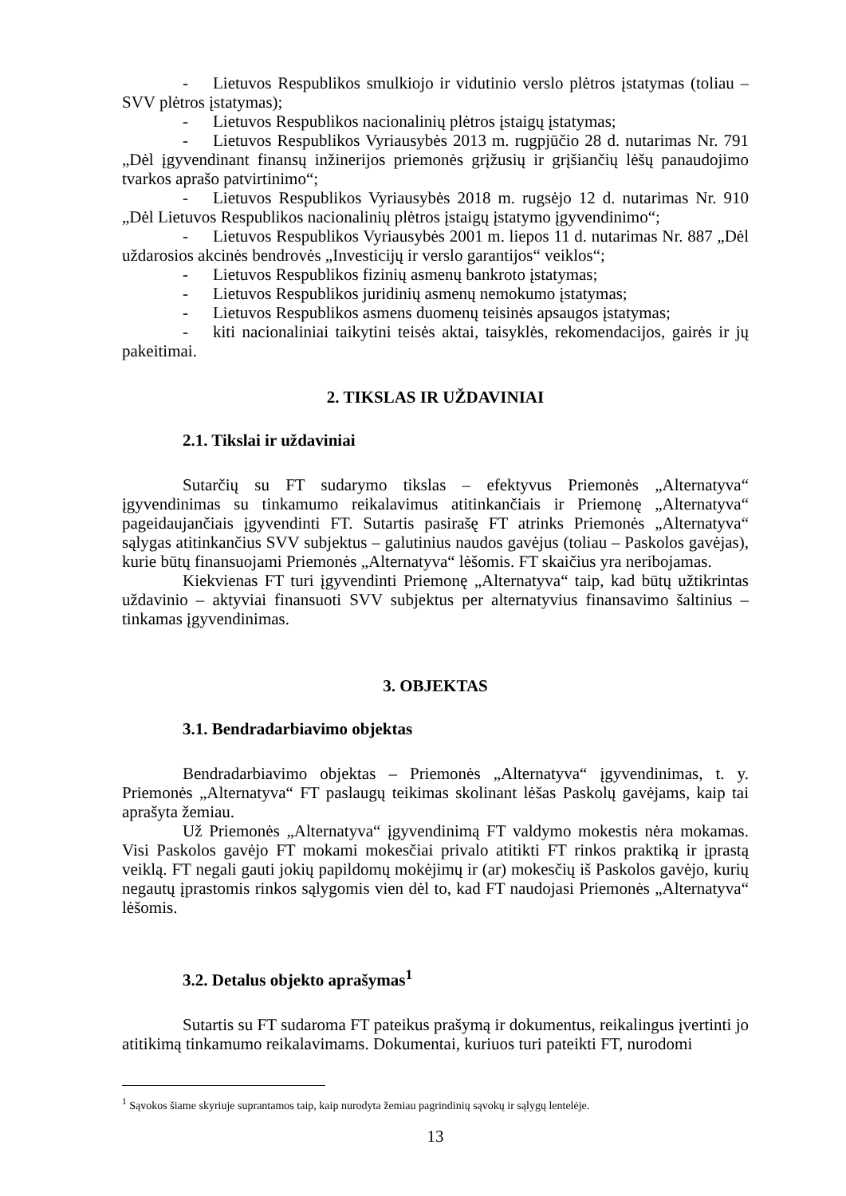- Lietuvos Respublikos smulkiojo ir vidutinio verslo plėtros įstatymas (toliau – SVV plėtros įstatymas);
- Lietuvos Respublikos nacionalinių plėtros įstaigų įstatymas;
- Lietuvos Respublikos Vyriausybės 2013 m. rugpjūčio 28 d. nutarimas Nr. 791 „Dėl įgyvendinant finansų inžinerijos priemonės grįžusių ir grįšiančių lėšų panaudojimo tvarkos aprašo patvirtinimo“;
- Lietuvos Respublikos Vyriausybės 2018 m. rugsėjo 12 d. nutarimas Nr. 910 „Dėl Lietuvos Respublikos nacionalinių plėtros įstaigų įstatymo įgyvendinimo“;
- Lietuvos Respublikos Vyriausybės 2001 m. liepos 11 d. nutarimas Nr. 887 „Dėl uždarosios akcinės bendrovės „Investicijų ir verslo garantijos“ veiklos“;
- Lietuvos Respublikos fizinių asmenų bankroto įstatymas;
- Lietuvos Respublikos juridinių asmenų nemokumo įstatymas;
- Lietuvos Respublikos asmens duomenų teisinės apsaugos įstatymas;
- kiti nacionaliniai taikytini teisės aktai, taisyklės, rekomendacijos, gairės ir jų pakeitimai.
2. TIKSLAS IR UŽDAVINIAI
2.1. Tikslai ir uždaviniai
Sutarčių su FT sudarymo tikslas – efektyvus Priemonės „Alternatyva“ įgyvendinimas su tinkamumo reikalavimus atitinkančiais ir Priemonę „Alternatyva“ pageidaujančiais įgyvendinti FT. Sutartis pasirašę FT atrinks Priemonės „Alternatyva“ sąlygas atitinkančius SVV subjektus – galutinius naudos gavėjus (toliau – Paskolos gavėjas), kurie būtų finansuojami Priemonės „Alternatyva“ lėšomis. FT skaičius yra neribojamas.
Kiekvienas FT turi įgyvendinti Priemonę „Alternatyva“ taip, kad būtų užtikrintas uždavinio – aktyviai finansuoti SVV subjektus per alternatyvius finansavimo šaltinius – tinkamas įgyvendinimas.
3. OBJEKTAS
3.1. Bendradarbiavimo objektas
Bendradarbiavimo objektas – Priemonės „Alternatyva“ įgyvendinimas, t. y. Priemonės „Alternatyva“ FT paslaugų teikimas skolinant lėšas Paskolų gavėjams, kaip tai aprašyta žemiau.
Už Priemonės „Alternatyva“ įgyvendinimą FT valdymo mokestis nėra mokamas. Visi Paskolos gavėjo FT mokami mokesčiai privalo atitikti FT rinkos praktiką ir įprastą veiklą. FT negali gauti jokių papildomų mokėjimų ir (ar) mokesčių iš Paskolos gavėjo, kurių negautų įprastomis rinkos sąlygomis vien dėl to, kad FT naudojasi Priemonės „Alternatyva“ lėšomis.
3.2. Detalus objekto aprašymas<sup>1</sup>
Sutartis su FT sudaroma FT pateikus prašymą ir dokumentus, reikalingus įvertinti jo atitikimą tinkamumo reikalavimams. Dokumentai, kuriuos turi pateikti FT, nurodomi
<sup>1</sup> Sąvokos šiame skyriuje suprantamos taip, kaip nurodyta žemiau pagrindinių sąvokų ir sąlygų lentelėje.
13